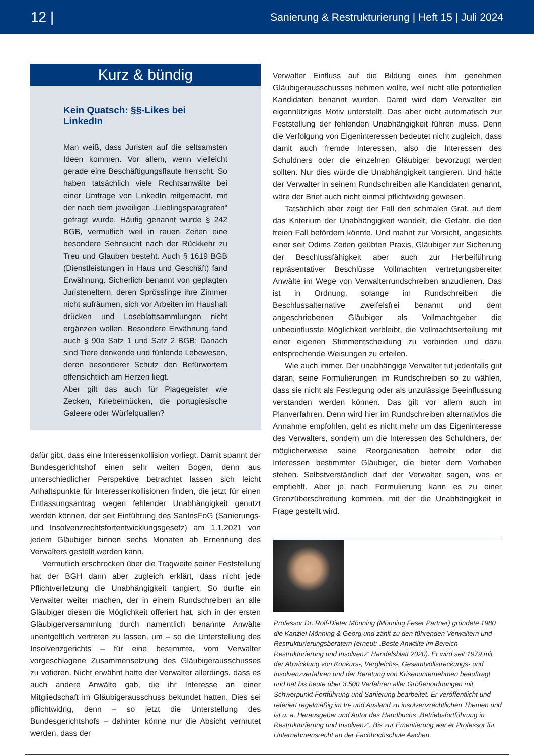12 | Sanierung & Restrukturierung | Heft 15 | Juli 2024
Kurz & bündig
Kein Quatsch: §§-Likes bei LinkedIn
Man weiß, dass Juristen auf die seltsamsten Ideen kommen. Vor allem, wenn vielleicht gerade eine Beschäftigungsflaute herrscht. So haben tatsächlich viele Rechtsanwälte bei einer Umfrage von LinkedIn mitgemacht, mit der nach dem jeweiligen „Lieblingsparagrafen“ gefragt wurde. Häufig genannt wurde § 242 BGB, vermutlich weil in rauen Zeiten eine besondere Sehnsucht nach der Rückkehr zu Treu und Glauben besteht. Auch § 1619 BGB (Dienstleistungen in Haus und Geschäft) fand Erwähnung. Sicherlich benannt von geplagten Juristeneltern, deren Sprösslinge ihre Zimmer nicht aufräumen, sich vor Arbeiten im Haushalt drücken und Loseblattsammlungen nicht ergänzen wollen. Besondere Erwähnung fand auch § 90a Satz 1 und Satz 2 BGB: Danach sind Tiere denkende und fühlende Lebewesen, deren besonderer Schutz den Befürwortern offensichtlich am Herzen liegt.
Aber gilt das auch für Plagegeister wie Zecken, Kriebelmücken, die portugiesische Galeere oder Würfelquallen?
dafür gibt, dass eine Interessenkollision vorliegt. Damit spannt der Bundesgerichtshof einen sehr weiten Bogen, denn aus unterschiedlicher Perspektive betrachtet lassen sich leicht Anhaltspunkte für Interessenkollisionen finden, die jetzt für einen Entlassungsantrag wegen fehlender Unabhängigkeit genutzt werden können, der seit Einführung des SanInsFoG (Sanierungs- und Insolvenzrechtsfortentwicklungsgesetz) am 1.1.2021 von jedem Gläubiger binnen sechs Monaten ab Ernennung des Verwalters gestellt werden kann.
Vermutlich erschrocken über die Tragweite seiner Feststellung hat der BGH dann aber zugleich erklärt, dass nicht jede Pflichtverletzung die Unabhängigkeit tangiert. So durfte ein Verwalter weiter machen, der in einem Rundschreiben an alle Gläubiger diesen die Möglichkeit offeriert hat, sich in der ersten Gläubigerversammlung durch namentlich benannte Anwälte unentgeltlich vertreten zu lassen, um – so die Unterstellung des Insolvenzgerichts – für eine bestimmte, vom Verwalter vorgeschlagene Zusammensetzung des Gläubigerausschusses zu votieren. Nicht erwähnt hatte der Verwalter allerdings, dass es auch andere Anwälte gab, die ihr Interesse an einer Mitgliedschaft im Gläubigerausschuss bekundet hatten. Dies sei pflichtwidrig, denn – so jetzt die Unterstellung des Bundesgerichtshofs – dahinter könne nur die Absicht vermutet werden, dass der
Verwalter Einfluss auf die Bildung eines ihm genehmen Gläubigerausschusses nehmen wollte, weil nicht alle potentiellen Kandidaten benannt wurden. Damit wird dem Verwalter ein eigennütziges Motiv unterstellt. Das aber nicht automatisch zur Feststellung der fehlenden Unabhängigkeit führen muss. Denn die Verfolgung von Eigeninteressen bedeutet nicht zugleich, dass damit auch fremde Interessen, also die Interessen des Schuldners oder die einzelnen Gläubiger bevorzugt werden sollten. Nur dies würde die Unabhängigkeit tangieren. Und hätte der Verwalter in seinem Rundschreiben alle Kandidaten genannt, wäre der Brief auch nicht einmal pflichtwidrig gewesen.
Tatsächlich aber zeigt der Fall den schmalen Grat, auf dem das Kriterium der Unabhängigkeit wandelt, die Gefahr, die den freien Fall befördern könnte. Und mahnt zur Vorsicht, angesichts einer seit Odims Zeiten geübten Praxis, Gläubiger zur Sicherung der Beschlussfähigkeit aber auch zur Herbeiführung repräsentativer Beschlüsse Vollmachten vertretungsbereiter Anwälte im Wege von Verwalterrundschreiben anzudienen. Das ist in Ordnung, solange im Rundschreiben die Beschlussalternative zweifelsfrei benannt und dem angeschriebenen Gläubiger als Vollmachtgeber die unbeeinflusste Möglichkeit verbleibt, die Vollmachtserteilung mit einer eigenen Stimmentscheidung zu verbinden und dazu entsprechende Weisungen zu erteilen.
Wie auch immer. Der unabhängige Verwalter tut jedenfalls gut daran, seine Formulierungen im Rundschreiben so zu wählen, dass sie nicht als Festlegung oder als unzulässige Beeinflussung verstanden werden können. Das gilt vor allem auch im Planverfahren. Denn wird hier im Rundschreiben alternativlos die Annahme empfohlen, geht es nicht mehr um das Eigeninteresse des Verwalters, sondern um die Interessen des Schuldners, der möglicherweise seine Reorganisation betreibt oder die Interessen bestimmter Gläubiger, die hinter dem Vorhaben stehen. Selbstverständlich darf der Verwalter sagen, was er empfiehlt. Aber je nach Formulierung kann es zu einer Grenzüberschreitung kommen, mit der die Unabhängigkeit in Frage gestellt wird.
Professor Dr. Rolf-Dieter Mönning (Mönning Feser Partner) gründete 1980 die Kanzlei Mönning & Georg und zählt zu den führenden Verwaltern und Restrukturierungsberatern (erneut: „Beste Anwälte im Bereich Restrukturierung und Insolvenz“ Handelsblatt 2020). Er wird seit 1979 mit der Abwicklung von Konkurs-, Vergleichs-, Gesamtvollstreckungs- und Insolvenzverfahren und der Beratung von Krisenunternehmen beauftragt und hat bis heute über 3.500 Verfahren aller Größenordnungen mit Schwerpunkt Fortführung und Sanierung bearbeitet. Er veröffentlicht und referiert regelmäßig im In- und Ausland zu insolvenzrechtlichen Themen und ist u. a. Herausgeber und Autor des Handbuchs „Betriebsfortführung in Restrukturierung und Insolvenz“. Bis zur Emeritierung war er Professor für Unternehmensrecht an der Fachhochschule Aachen.